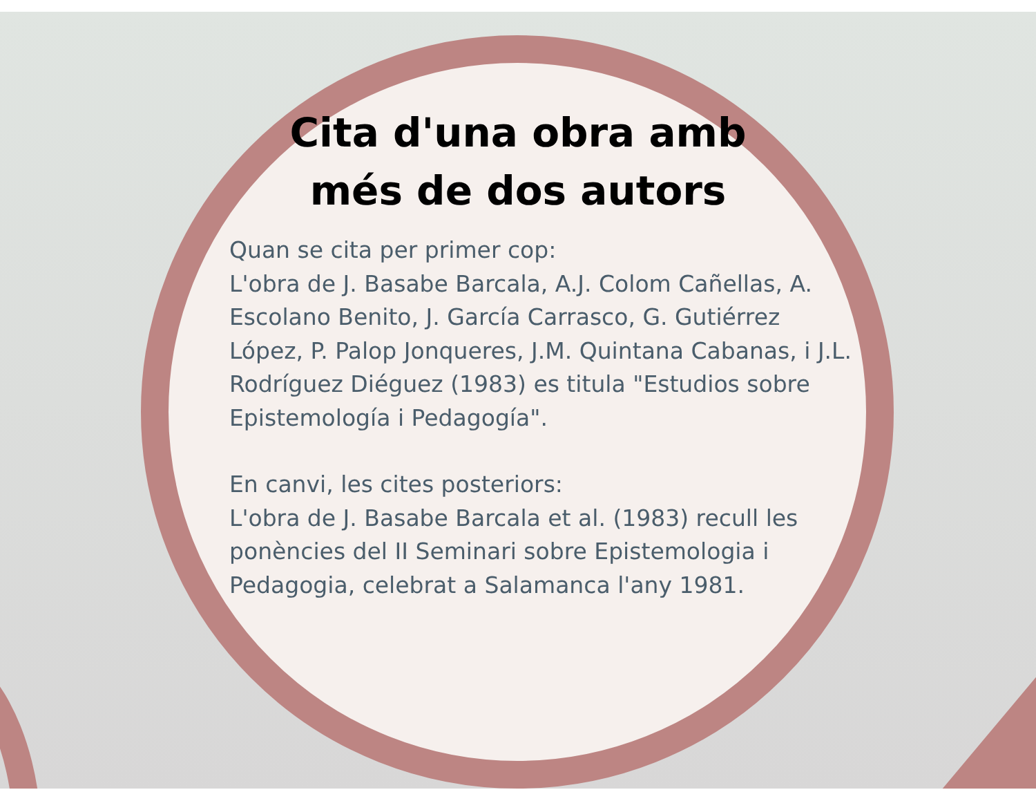Cita d'una obra amb més de dos autors
Quan se cita per primer cop:
L'obra de J. Basabe Barcala, A.J. Colom Cañellas, A. Escolano Benito, J. García Carrasco, G. Gutiérrez López, P. Palop Jonqueres, J.M. Quintana Cabanas, i J.L. Rodríguez Diéguez (1983) es titula "Estudios sobre Epistemología i Pedagogía".
En canvi, les cites posteriors:
L'obra de J. Basabe Barcala et al. (1983) recull les ponències del II Seminari sobre Epistemologia i Pedagogia, celebrat a Salamanca l'any 1981.